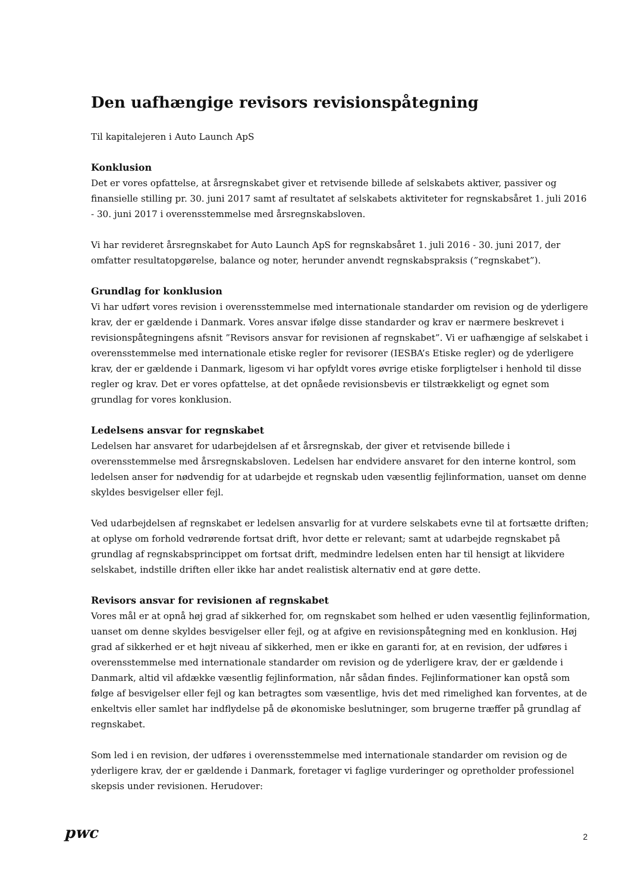Den uafhængige revisors revisionspåtegning
Til kapitalejeren i Auto Launch ApS
Konklusion
Det er vores opfattelse, at årsregnskabet giver et retvisende billede af selskabets aktiver, passiver og finansielle stilling pr. 30. juni 2017 samt af resultatet af selskabets aktiviteter for regnskabsåret 1. juli 2016 - 30. juni 2017 i overensstemmelse med årsregnskabsloven.
Vi har revideret årsregnskabet for Auto Launch ApS for regnskabsåret 1. juli 2016 - 30. juni 2017, der omfatter resultatopgørelse, balance og noter, herunder anvendt regnskabspraksis (”regnskabet”).
Grundlag for konklusion
Vi har udført vores revision i overensstemmelse med internationale standarder om revision og de yderligere krav, der er gældende i Danmark. Vores ansvar ifølge disse standarder og krav er nærmere beskrevet i revisionspåtegningens afsnit ”Revisors ansvar for revisionen af regnskabet”. Vi er uafhængige af selskabet i overensstemmelse med internationale etiske regler for revisorer (IESBA’s Etiske regler) og de yderligere krav, der er gældende i Danmark, ligesom vi har opfyldt vores øvrige etiske forpligtelser i henhold til disse regler og krav. Det er vores opfattelse, at det opnåede revisionsbevis er tilstrækkeligt og egnet som grundlag for vores konklusion.
Ledelsens ansvar for regnskabet
Ledelsen har ansvaret for udarbejdelsen af et årsregnskab, der giver et retvisende billede i overensstemmelse med årsregnskabsloven. Ledelsen har endvidere ansvaret for den interne kontrol, som ledelsen anser for nødvendig for at udarbejde et regnskab uden væsentlig fejlinformation, uanset om denne skyldes besvigelser eller fejl.
Ved udarbejdelsen af regnskabet er ledelsen ansvarlig for at vurdere selskabets evne til at fortsætte driften; at oplyse om forhold vedrørende fortsat drift, hvor dette er relevant; samt at udarbejde regnskabet på grundlag af regnskabsprincippet om fortsat drift, medmindre ledelsen enten har til hensigt at likvidere selskabet, indstille driften eller ikke har andet realistisk alternativ end at gøre dette.
Revisors ansvar for revisionen af regnskabet
Vores mål er at opnå høj grad af sikkerhed for, om regnskabet som helhed er uden væsentlig fejlinformation, uanset om denne skyldes besvigelser eller fejl, og at afgive en revisionspåtegning med en konklusion. Høj grad af sikkerhed er et højt niveau af sikkerhed, men er ikke en garanti for, at en revision, der udføres i overensstemmelse med internationale standarder om revision og de yderligere krav, der er gældende i Danmark, altid vil afdække væsentlig fejlinformation, når sådan findes. Fejlinformationer kan opstå som følge af besvigelser eller fejl og kan betragtes som væsentlige, hvis det med rimelighed kan forventes, at de enkeltvis eller samlet har indflydelse på de økonomiske beslutninger, som brugerne træffer på grundlag af regnskabet.
Som led i en revision, der udføres i overensstemmelse med internationale standarder om revision og de yderligere krav, der er gældende i Danmark, foretager vi faglige vurderinger og opretholder professionel skepsis under revisionen. Herudover:
pwc
2